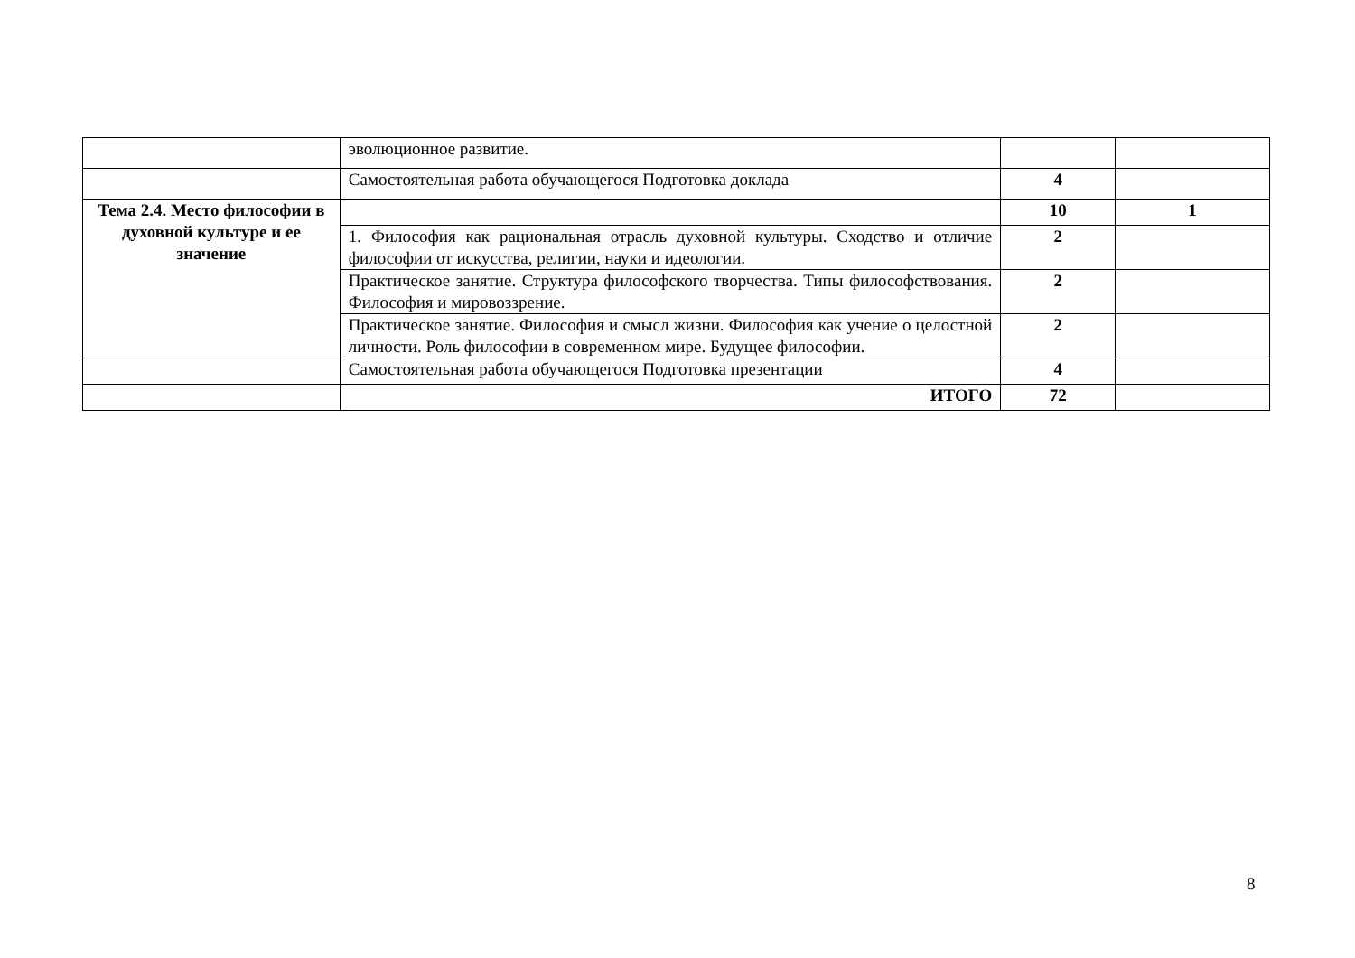| | эволюционное развитие. | | |
| | Самостоятельная работа обучающегося Подготовка доклада | 4 | |
| Тема 2.4. Место философии в духовной культуре и ее значение | | 10 | 1 |
| | 1. Философия как рациональная отрасль духовной культуры. Сходство и отличие философии от искусства, религии, науки и идеологии. | 2 | |
| | Практическое занятие. Структура философского творчества. Типы философствования. Философия и мировоззрение. | 2 | |
| | Практическое занятие. Философия и смысл жизни. Философия как учение о целостной личности. Роль философии в современном мире. Будущее философии. | 2 | |
| | Самостоятельная работа обучающегося Подготовка презентации | 4 | |
| | ИТОГО | 72 | |
8